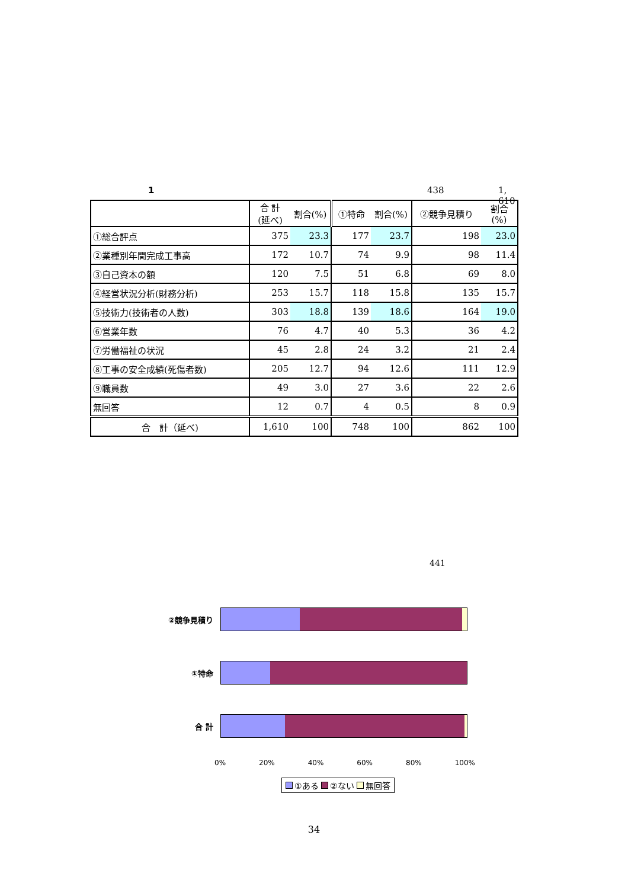1 438 1, 610
| | 合 計 (延べ) | 割合(%) | ①特命 | 割合(%) | ②競争見積り | 割合(%) |
| --- | --- | --- | --- | --- | --- | --- |
| ①総合評点 | 375 | 23.3 | 177 | 23.7 | 198 | 23.0 |
| ②業種別年間完成工事高 | 172 | 10.7 | 74 | 9.9 | 98 | 11.4 |
| ③自己資本の額 | 120 | 7.5 | 51 | 6.8 | 69 | 8.0 |
| ④経営状況分析(財務分析) | 253 | 15.7 | 118 | 15.8 | 135 | 15.7 |
| ⑤技術力(技術者の人数) | 303 | 18.8 | 139 | 18.6 | 164 | 19.0 |
| ⑥営業年数 | 76 | 4.7 | 40 | 5.3 | 36 | 4.2 |
| ⑦労働福祉の状況 | 45 | 2.8 | 24 | 3.2 | 21 | 2.4 |
| ⑧工事の安全成績(死傷者数) | 205 | 12.7 | 94 | 12.6 | 111 | 12.9 |
| ⑨職員数 | 49 | 3.0 | 27 | 3.6 | 22 | 2.6 |
| 無回答 | 12 | 0.7 | 4 | 0.5 | 8 | 0.9 |
| 合 計（延べ) | 1,610 | 100 | 748 | 100 | 862 | 100 |
441
②競争見積り
①特命
合 計
0% 20% 40% 60% 80% 100%
①ある ②ない 無回答
34